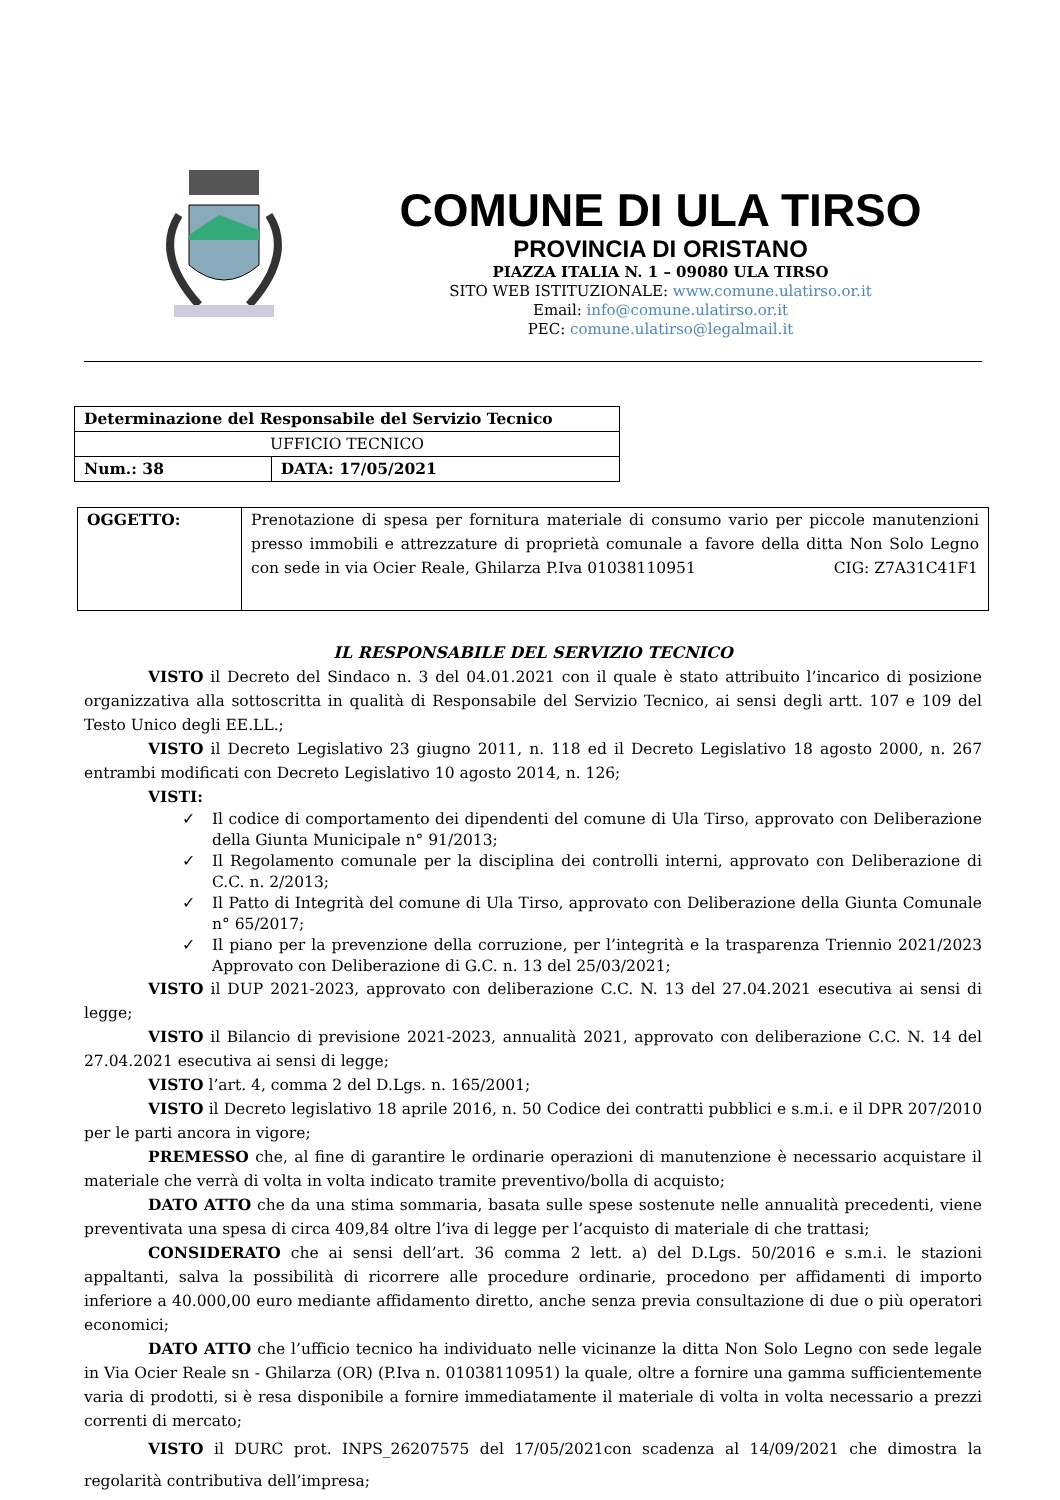COMUNE DI ULA TIRSO
PROVINCIA DI ORISTANO
PIAZZA ITALIA N. 1 – 09080 ULA TIRSO
SITO WEB ISTITUZIONALE: www.comune.ulatirso.or.it
Email: info@comune.ulatirso.or.it
PEC: comune.ulatirso@legalmail.it
| Determinazione del Responsabile del Servizio Tecnico | |
| UFFICIO TECNICO | |
| Num.: 38 | DATA: 17/05/2021 |
| OGGETTO: | Prenotazione di spesa per fornitura materiale di consumo vario per piccole manutenzioni presso immobili e attrezzature di proprietà comunale a favore della ditta Non Solo Legno con sede in via Ocier Reale, Ghilarza P.Iva 01038110951 CIG: Z7A31C41F1 |
IL RESPONSABILE DEL SERVIZIO TECNICO
VISTO il Decreto del Sindaco n. 3 del 04.01.2021 con il quale è stato attribuito l’incarico di posizione organizzativa alla sottoscritta in qualità di Responsabile del Servizio Tecnico, ai sensi degli artt. 107 e 109 del Testo Unico degli EE.LL.;
VISTO il Decreto Legislativo 23 giugno 2011, n. 118 ed il Decreto Legislativo 18 agosto 2000, n. 267 entrambi modificati con Decreto Legislativo 10 agosto 2014, n. 126;
VISTI:
✓ Il codice di comportamento dei dipendenti del comune di Ula Tirso, approvato con Deliberazione della Giunta Municipale n° 91/2013;
✓ Il Regolamento comunale per la disciplina dei controlli interni, approvato con Deliberazione di C.C. n. 2/2013;
✓ Il Patto di Integrità del comune di Ula Tirso, approvato con Deliberazione della Giunta Comunale n° 65/2017;
✓ Il piano per la prevenzione della corruzione, per l’integrità e la trasparenza Triennio 2021/2023 Approvato con Deliberazione di G.C. n. 13 del 25/03/2021;
VISTO il DUP 2021-2023, approvato con deliberazione C.C. N. 13 del 27.04.2021 esecutiva ai sensi di legge;
VISTO il Bilancio di previsione 2021-2023, annualità 2021, approvato con deliberazione C.C. N. 14 del 27.04.2021 esecutiva ai sensi di legge;
VISTO l’art. 4, comma 2 del D.Lgs. n. 165/2001;
VISTO il Decreto legislativo 18 aprile 2016, n. 50 Codice dei contratti pubblici e s.m.i. e il DPR 207/2010 per le parti ancora in vigore;
PREMESSO che, al fine di garantire le ordinarie operazioni di manutenzione è necessario acquistare il materiale che verrà di volta in volta indicato tramite preventivo/bolla di acquisto;
DATO ATTO che da una stima sommaria, basata sulle spese sostenute nelle annualità precedenti, viene preventivata una spesa di circa 409,84 oltre l’iva di legge per l’acquisto di materiale di che trattasi;
CONSIDERATO che ai sensi dell’art. 36 comma 2 lett. a) del D.Lgs. 50/2016 e s.m.i. le stazioni appaltanti, salva la possibilità di ricorrere alle procedure ordinarie, procedono per affidamenti di importo inferiore a 40.000,00 euro mediante affidamento diretto, anche senza previa consultazione di due o più operatori economici;
DATO ATTO che l’ufficio tecnico ha individuato nelle vicinanze la ditta Non Solo Legno con sede legale in Via Ocier Reale sn - Ghilarza (OR) (P.Iva n. 01038110951) la quale, oltre a fornire una gamma sufficientemente varia di prodotti, si è resa disponibile a fornire immediatamente il materiale di volta in volta necessario a prezzi correnti di mercato;
VISTO il DURC prot. INPS_26207575 del 17/05/2021con scadenza al 14/09/2021 che dimostra la regolarità contributiva dell’impresa;